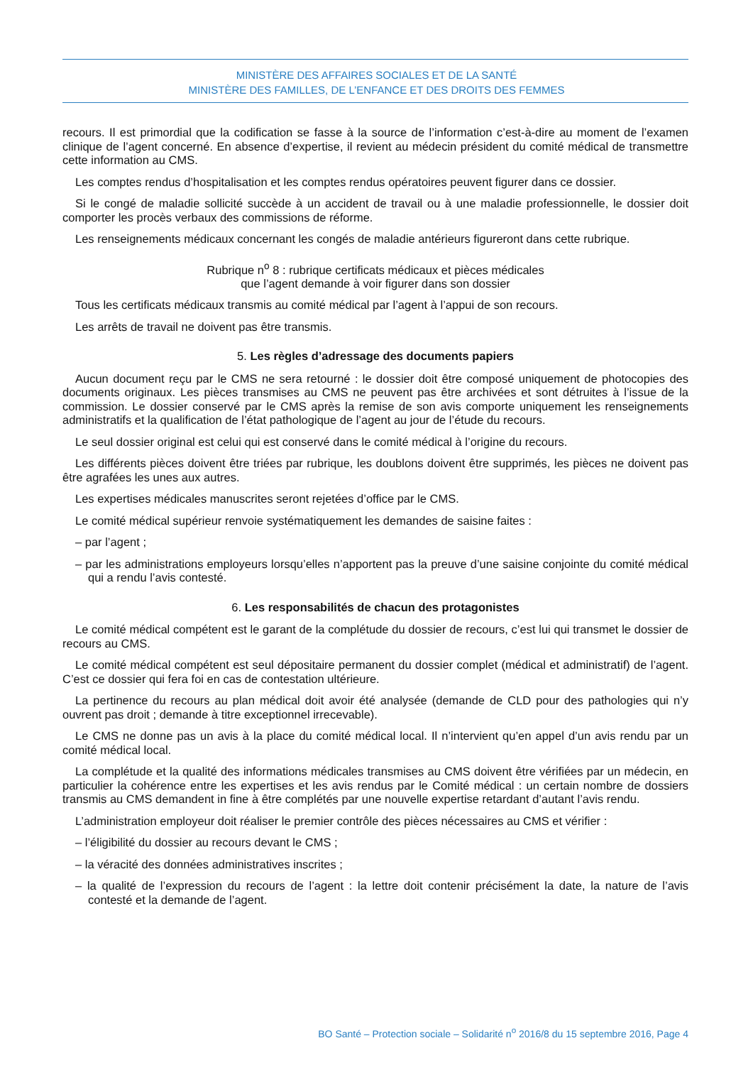MINISTÈRE DES AFFAIRES SOCIALES ET DE LA SANTÉ
MINISTÈRE DES FAMILLES, DE L’ENFANCE ET DES DROITS DES FEMMES
recours. Il est primordial que la codification se fasse à la source de l’information c’est-à-dire au moment de l’examen clinique de l’agent concerné. En absence d’expertise, il revient au médecin président du comité médical de transmettre cette information au CMS.
Les comptes rendus d’hospitalisation et les comptes rendus opératoires peuvent figurer dans ce dossier.
Si le congé de maladie sollicité succède à un accident de travail ou à une maladie professionnelle, le dossier doit comporter les procès verbaux des commissions de réforme.
Les renseignements médicaux concernant les congés de maladie antérieurs figureront dans cette rubrique.
Rubrique n<sup>o</sup> 8 : rubrique certificats médicaux et pièces médicales
que l’agent demande à voir figurer dans son dossier
Tous les certificats médicaux transmis au comité médical par l’agent à l’appui de son recours.
Les arrêts de travail ne doivent pas être transmis.
5. Les règles d’adressage des documents papiers
Aucun document reçu par le CMS ne sera retourné : le dossier doit être composé uniquement de photocopies des documents originaux. Les pièces transmises au CMS ne peuvent pas être archivées et sont détruites à l’issue de la commission. Le dossier conservé par le CMS après la remise de son avis comporte uniquement les renseignements administratifs et la qualification de l’état pathologique de l’agent au jour de l’étude du recours.
Le seul dossier original est celui qui est conservé dans le comité médical à l’origine du recours.
Les différents pièces doivent être triées par rubrique, les doublons doivent être supprimés, les pièces ne doivent pas être agrafées les unes aux autres.
Les expertises médicales manuscrites seront rejetées d’office par le CMS.
Le comité médical supérieur renvoie systématiquement les demandes de saisine faites :
– par l’agent ;
– par les administrations employeurs lorsqu’elles n’apportent pas la preuve d’une saisine conjointe du comité médical qui a rendu l’avis contesté.
6. Les responsabilités de chacun des protagonistes
Le comité médical compétent est le garant de la complétude du dossier de recours, c’est lui qui transmet le dossier de recours au CMS.
Le comité médical compétent est seul dépositaire permanent du dossier complet (médical et administratif) de l’agent. C’est ce dossier qui fera foi en cas de contestation ultérieure.
La pertinence du recours au plan médical doit avoir été analysée (demande de CLD pour des pathologies qui n’y ouvrent pas droit ; demande à titre exceptionnel irrecevable).
Le CMS ne donne pas un avis à la place du comité médical local. Il n’intervient qu’en appel d’un avis rendu par un comité médical local.
La complétude et la qualité des informations médicales transmises au CMS doivent être vérifiées par un médecin, en particulier la cohérence entre les expertises et les avis rendus par le Comité médical : un certain nombre de dossiers transmis au CMS demandent in fine à être complétés par une nouvelle expertise retardant d’autant l’avis rendu.
L’administration employeur doit réaliser le premier contrôle des pièces nécessaires au CMS et vérifier :
– l’éligibilité du dossier au recours devant le CMS ;
– la véracité des données administratives inscrites ;
– la qualité de l’expression du recours de l’agent : la lettre doit contenir précisément la date, la nature de l’avis contesté et la demande de l’agent.
BO Santé – Protection sociale – Solidarité n<sup>o</sup> 2016/8 du 15 septembre 2016, Page 4